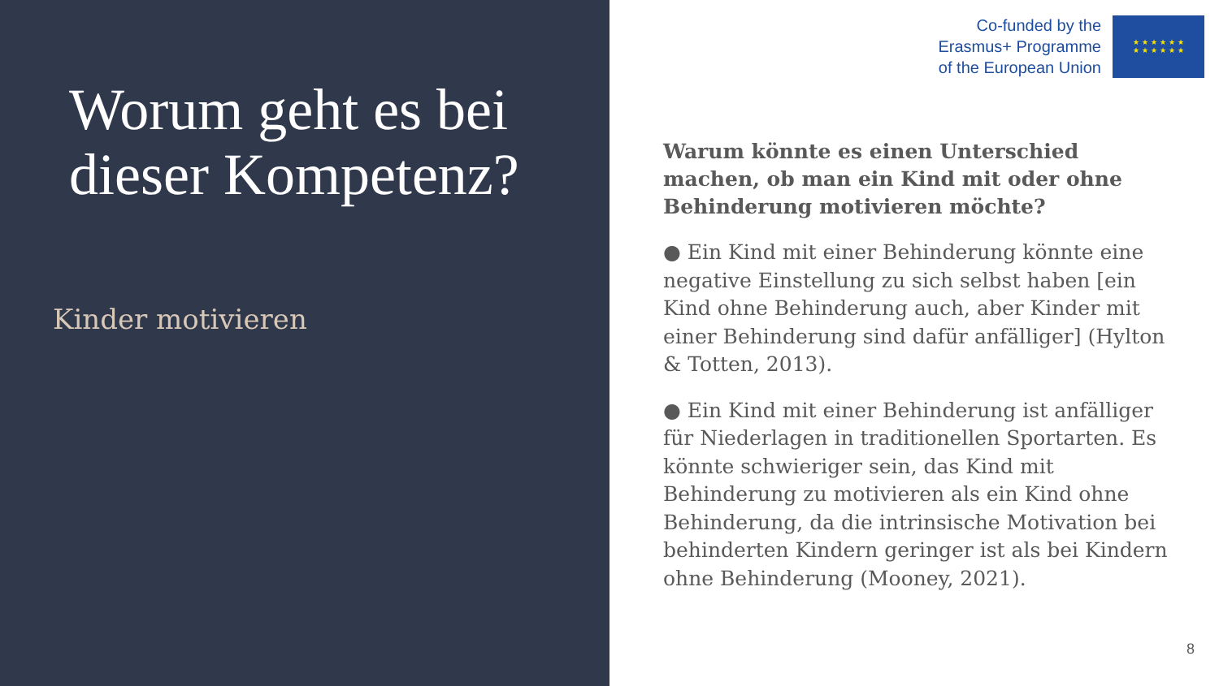Worum geht es bei dieser Kompetenz?
Kinder motivieren
Co-funded by the
Erasmus+ Programme
of the European Union
★ ★ ★ ★ ★ ★
★ ★ ★ ★ ★ ★
Warum könnte es einen Unterschied machen, ob man ein Kind mit oder ohne Behinderung motivieren möchte?
● Ein Kind mit einer Behinderung könnte eine negative Einstellung zu sich selbst haben [ein Kind ohne Behinderung auch, aber Kinder mit einer Behinderung sind dafür anfälliger] (Hylton & Totten, 2013).
● Ein Kind mit einer Behinderung ist anfälliger für Niederlagen in traditionellen Sportarten. Es könnte schwieriger sein, das Kind mit Behinderung zu motivieren als ein Kind ohne Behinderung, da die intrinsische Motivation bei behinderten Kindern geringer ist als bei Kindern ohne Behinderung (Mooney, 2021).
8